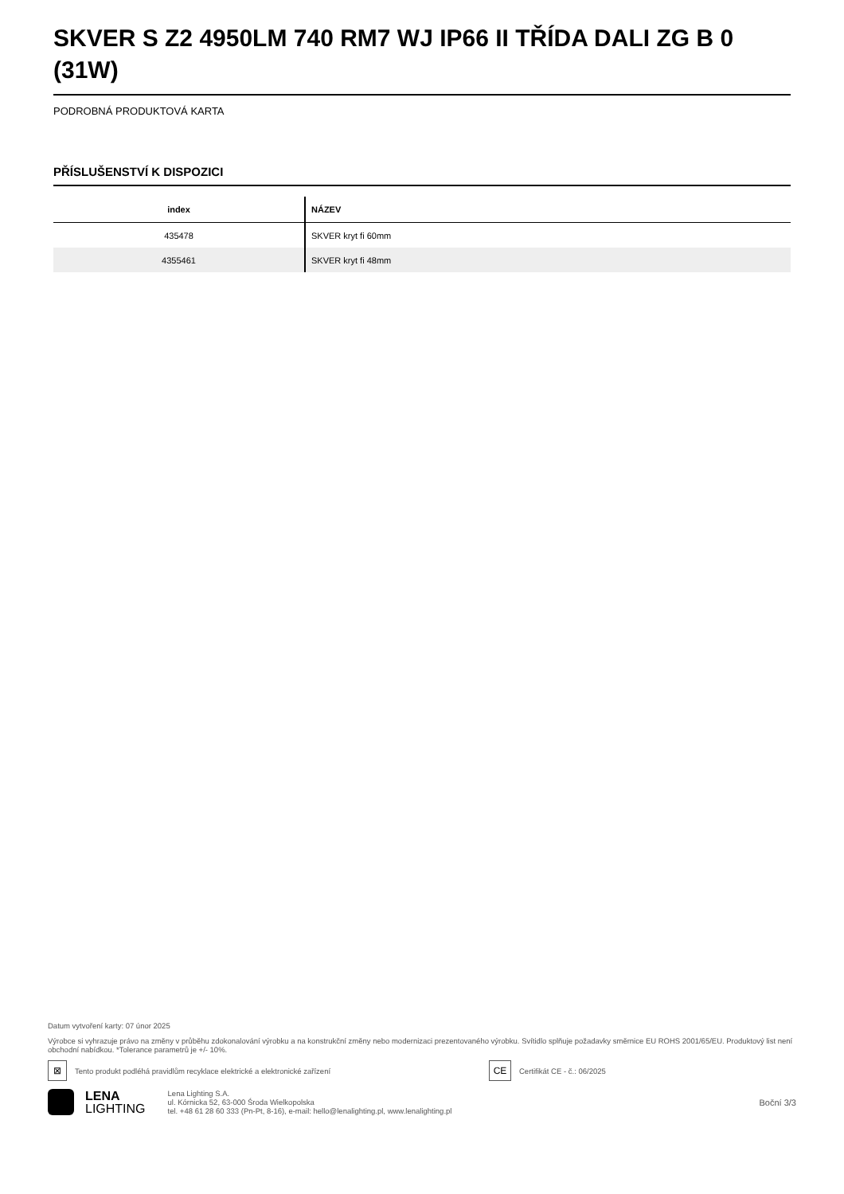SKVER S Z2 4950LM 740 RM7 WJ IP66 II TŘÍDA DALI ZG B 0 (31W)
PODROBNÁ PRODUKTOVÁ KARTA
PŘÍSLUŠENSTVÍ K DISPOZICI
| index | NÁZEV |
| --- | --- |
| 435478 | SKVER kryt fi 60mm |
| 4355461 | SKVER kryt fi 48mm |
Datum vytvoření karty: 07 únor 2025
Výrobce si vyhrazuje právo na změny v průběhu zdokonalování výrobku a na konstrukční změny nebo modernizaci prezentovaného výrobku. Svítidlo splňuje požadavky směrnice EU ROHS 2001/65/EU. Produktový list není obchodní nabídkou. *Tolerance parametrů je +/- 10%.
⊠
Tento produkt podléhá pravidlům recyklace elektrické a elektronické zařízení
CE
Certifikát CE - č.: 06/2025
LENA
LIGHTING
Lena Lighting S.A.
ul. Kórnicka 52, 63-000 Środa Wielkopolska
tel. +48 61 28 60 333 (Pn-Pt, 8-16), e-mail: hello@lenalighting.pl, www.lenalighting.pl
Boční 3/3